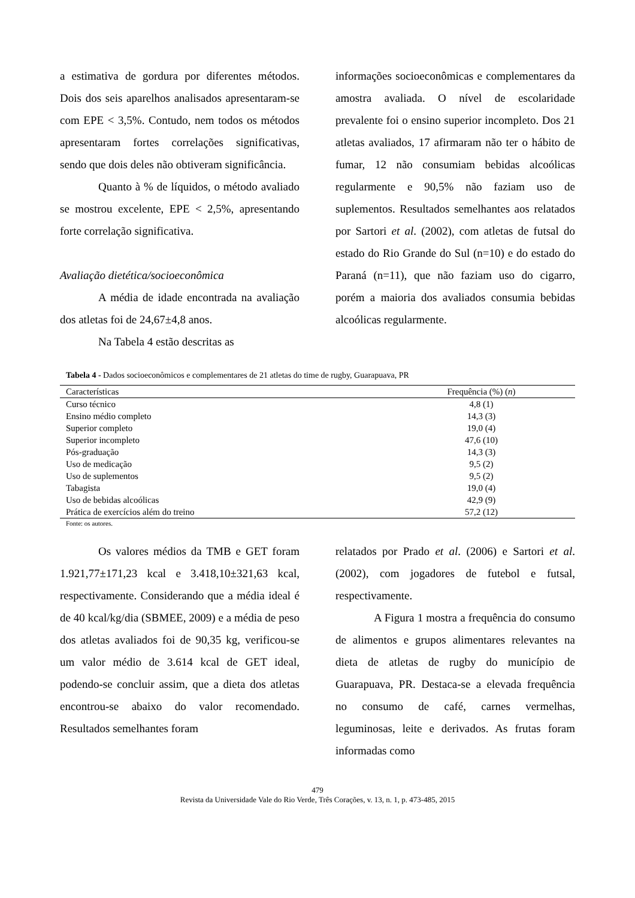a estimativa de gordura por diferentes métodos. Dois dos seis aparelhos analisados apresentaram-se com EPE < 3,5%. Contudo, nem todos os métodos apresentaram fortes correlações significativas, sendo que dois deles não obtiveram significância.
Quanto à % de líquidos, o método avaliado se mostrou excelente, EPE < 2,5%, apresentando forte correlação significativa.
Avaliação dietética/socioeconômica
A média de idade encontrada na avaliação dos atletas foi de 24,67±4,8 anos.
Na Tabela 4 estão descritas as
informações socioeconômicas e complementares da amostra avaliada. O nível de escolaridade prevalente foi o ensino superior incompleto. Dos 21 atletas avaliados, 17 afirmaram não ter o hábito de fumar, 12 não consumiam bebidas alcoólicas regularmente e 90,5% não faziam uso de suplementos. Resultados semelhantes aos relatados por Sartori et al. (2002), com atletas de futsal do estado do Rio Grande do Sul (n=10) e do estado do Paraná (n=11), que não faziam uso do cigarro, porém a maioria dos avaliados consumia bebidas alcoólicas regularmente.
Tabela 4 - Dados socioeconômicos e complementares de 21 atletas do time de rugby, Guarapuava, PR
| Características | Frequência (%) ( n ) |
| --- | --- |
| Curso técnico | 4,8 (1) |
| Ensino médio completo | 14,3 (3) |
| Superior completo | 19,0 (4) |
| Superior incompleto | 47,6 (10) |
| Pós-graduação | 14,3 (3) |
| Uso de medicação | 9,5 (2) |
| Uso de suplementos | 9,5 (2) |
| Tabagista | 19,0 (4) |
| Uso de bebidas alcoólicas | 42,9 (9) |
| Prática de exercícios além do treino | 57,2 (12) |
Fonte: os autores.
Os valores médios da TMB e GET foram 1.921,77±171,23 kcal e 3.418,10±321,63 kcal, respectivamente. Considerando que a média ideal é de 40 kcal/kg/dia (SBMEE, 2009) e a média de peso dos atletas avaliados foi de 90,35 kg, verificou-se um valor médio de 3.614 kcal de GET ideal, podendo-se concluir assim, que a dieta dos atletas encontrou-se abaixo do valor recomendado. Resultados semelhantes foram
relatados por Prado et al. (2006) e Sartori et al. (2002), com jogadores de futebol e futsal, respectivamente.
A Figura 1 mostra a frequência do consumo de alimentos e grupos alimentares relevantes na dieta de atletas de rugby do município de Guarapuava, PR. Destaca-se a elevada frequência no consumo de café, carnes vermelhas, leguminosas, leite e derivados. As frutas foram informadas como
479
Revista da Universidade Vale do Rio Verde, Três Corações, v. 13, n. 1, p. 473-485, 2015